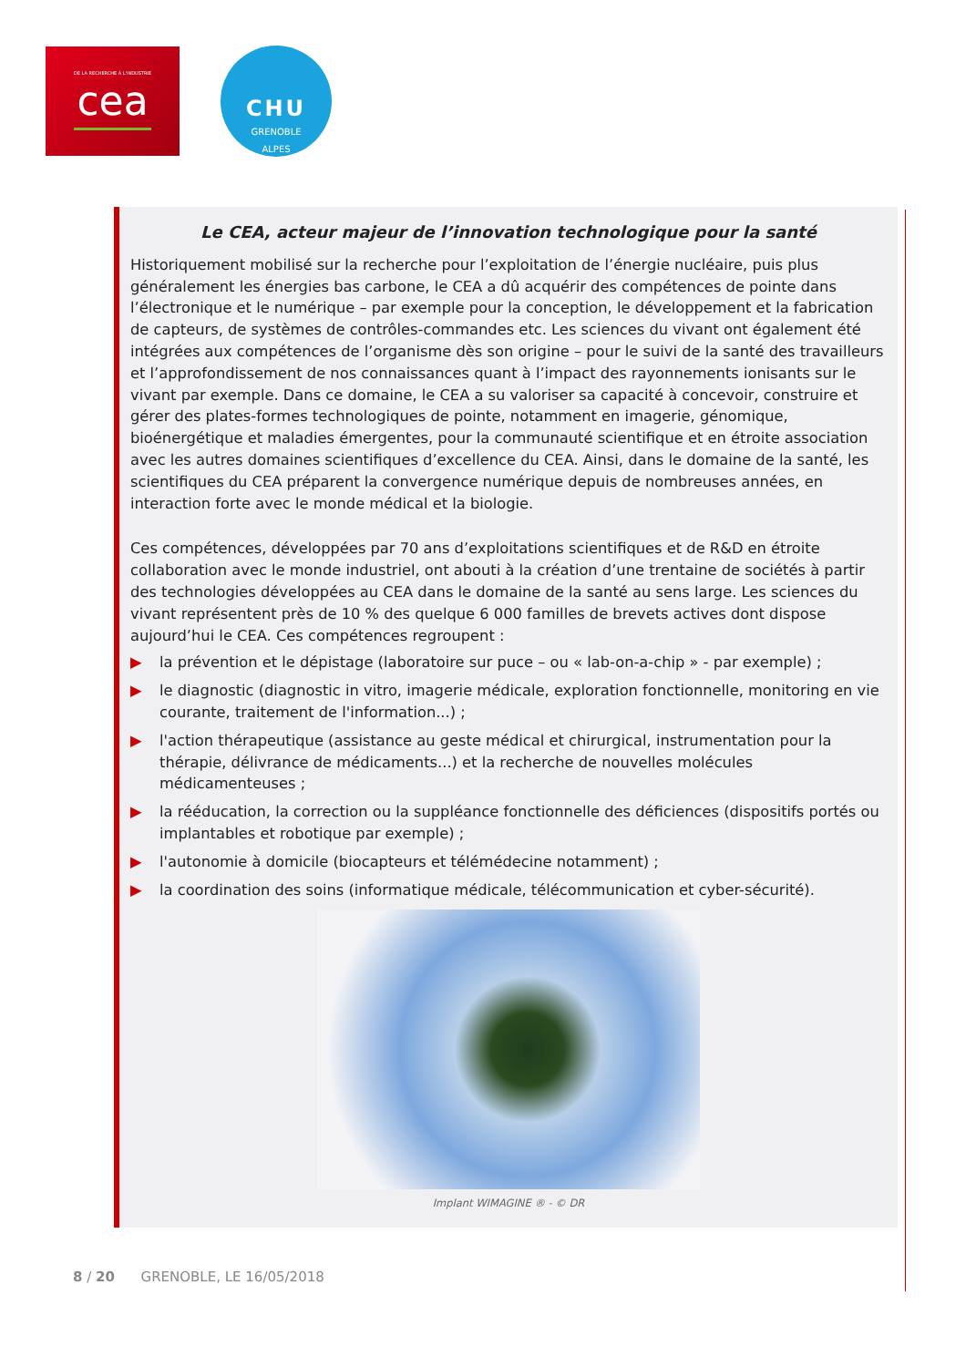DE LA RECHERCHE À L'INDUSTRIE
cea
CHU
GRENOBLE
ALPES
Le CEA, acteur majeur de l’innovation technologique pour la santé
Historiquement mobilisé sur la recherche pour l’exploitation de l’énergie nucléaire, puis plus généralement les énergies bas carbone, le CEA a dû acquérir des compétences de pointe dans l’électronique et le numérique – par exemple pour la conception, le développement et la fabrication de capteurs, de systèmes de contrôles-commandes etc. Les sciences du vivant ont également été intégrées aux compétences de l’organisme dès son origine – pour le suivi de la santé des travailleurs et l’approfondissement de nos connaissances quant à l’impact des rayonnements ionisants sur le vivant par exemple. Dans ce domaine, le CEA a su valoriser sa capacité à concevoir, construire et gérer des plates-formes technologiques de pointe, notamment en imagerie, génomique, bioénergétique et maladies émergentes, pour la communauté scientifique et en étroite association avec les autres domaines scientifiques d’excellence du CEA. Ainsi, dans le domaine de la santé, les scientifiques du CEA préparent la convergence numérique depuis de nombreuses années, en interaction forte avec le monde médical et la biologie.
Ces compétences, développées par 70 ans d’exploitations scientifiques et de R&D en étroite collaboration avec le monde industriel, ont abouti à la création d’une trentaine de sociétés à partir des technologies développées au CEA dans le domaine de la santé au sens large. Les sciences du vivant représentent près de 10 % des quelque 6 000 familles de brevets actives dont dispose aujourd’hui le CEA. Ces compétences regroupent :
▶ la prévention et le dépistage (laboratoire sur puce – ou « lab-on-a-chip » - par exemple) ;
▶ le diagnostic (diagnostic in vitro, imagerie médicale, exploration fonctionnelle, monitoring en vie courante, traitement de l'information...) ;
▶ l'action thérapeutique (assistance au geste médical et chirurgical, instrumentation pour la thérapie, délivrance de médicaments...) et la recherche de nouvelles molécules médicamenteuses ;
▶ la rééducation, la correction ou la suppléance fonctionnelle des déficiences (dispositifs portés ou implantables et robotique par exemple) ;
▶ l'autonomie à domicile (biocapteurs et télémédecine notamment) ;
▶ la coordination des soins (informatique médicale, télécommunication et cyber-sécurité).
Implant WIMAGINE ® - © DR
8 / 20 GRENOBLE, LE 16/05/2018